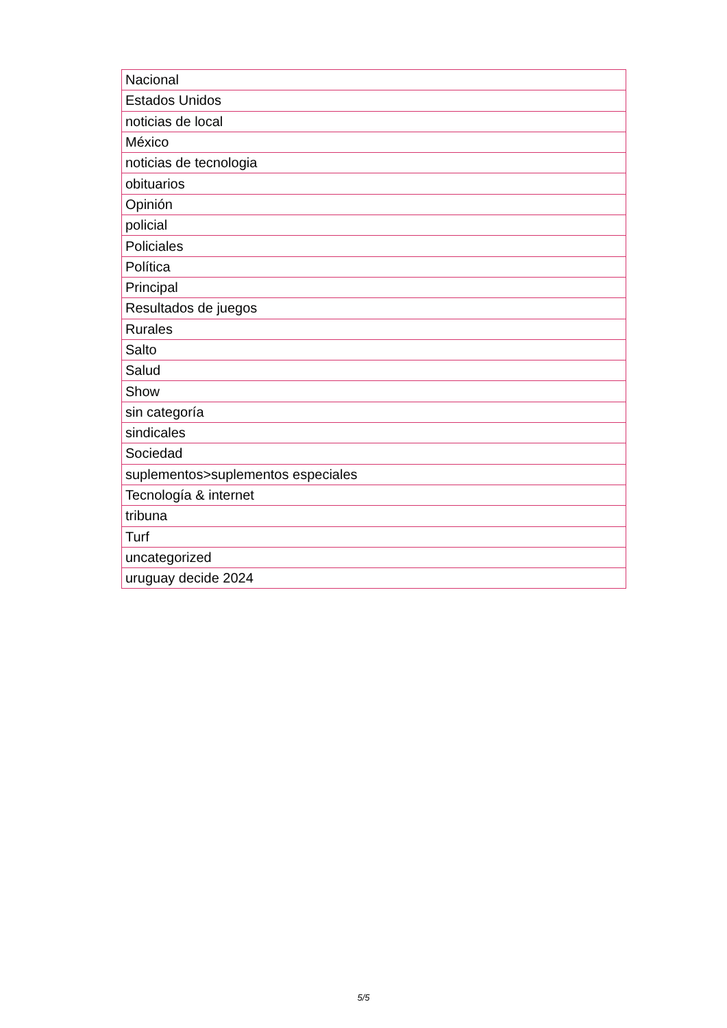| Nacional |
| Estados Unidos |
| noticias de local |
| México |
| noticias de tecnologia |
| obituarios |
| Opinión |
| policial |
| Policiales |
| Política |
| Principal |
| Resultados de juegos |
| Rurales |
| Salto |
| Salud |
| Show |
| sin categoría |
| sindicales |
| Sociedad |
| suplementos>suplementos especiales |
| Tecnología & internet |
| tribuna |
| Turf |
| uncategorized |
| uruguay decide 2024 |
5/5